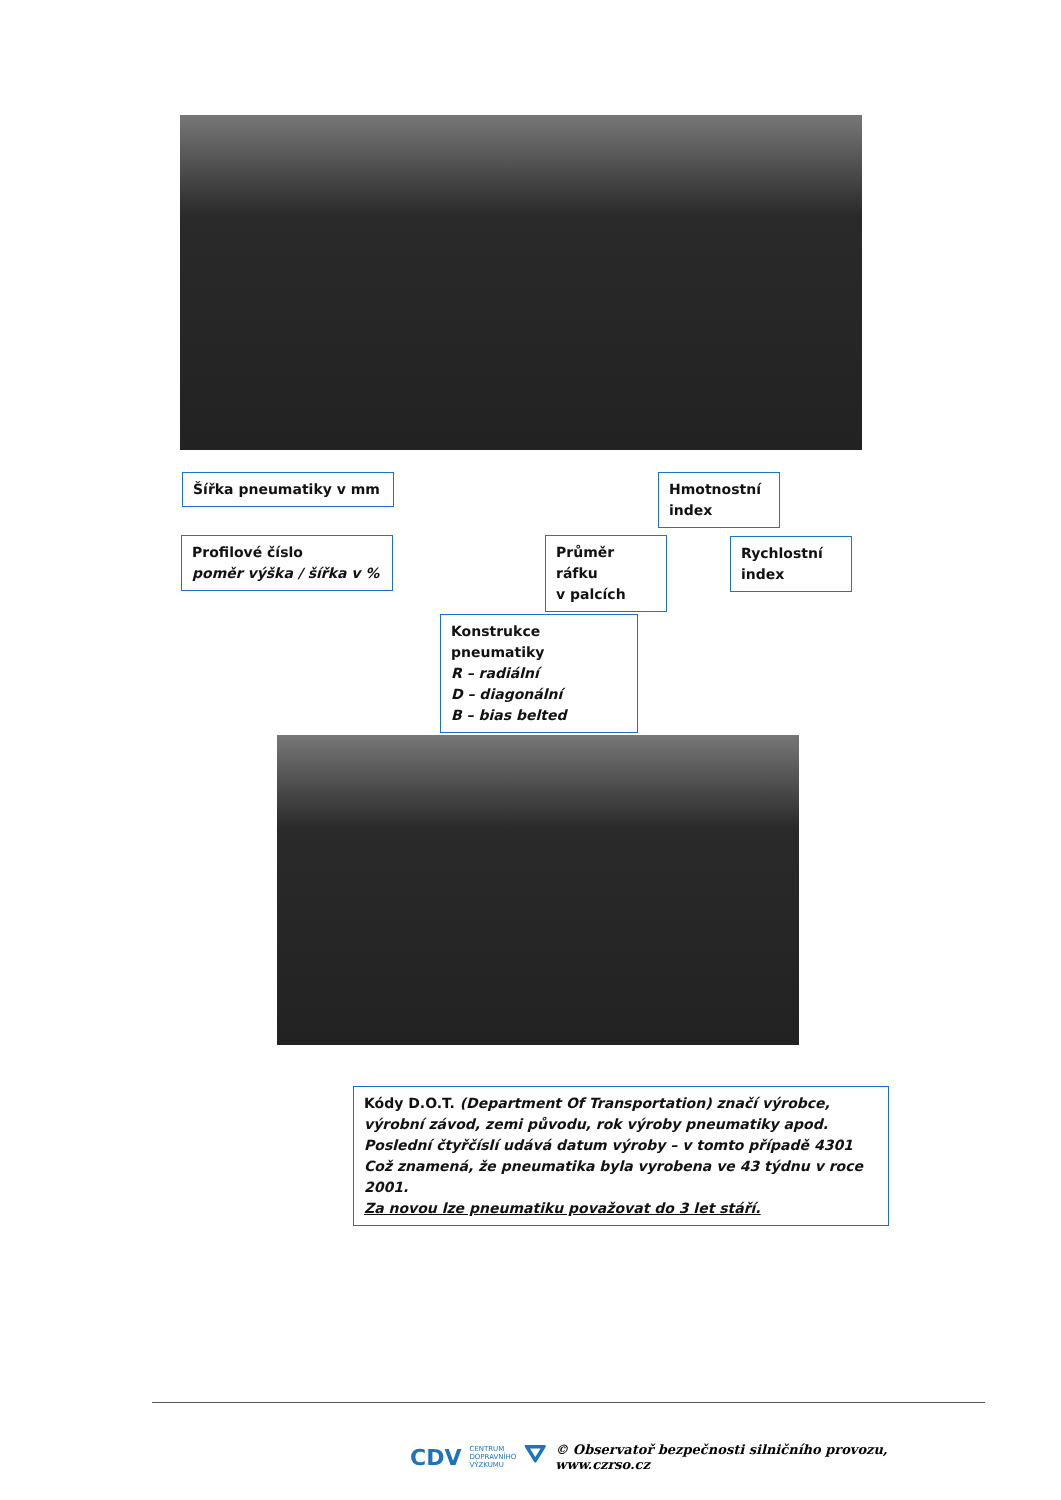Šířka pneumatiky v mm
Hmotnostní
index
Profilové číslo
poměr výška / šířka v %
Průměr ráfku
v palcích
Rychlostní
index
Konstrukce pneumatiky
R – radiální
D – diagonální
B – bias belted
Kódy D.O.T. (Department Of Transportation) značí výrobce, výrobní závod, zemi původu, rok výroby pneumatiky apod.
Poslední čtyřčíslí udává datum výroby – v tomto případě 4301
Což znamená, že pneumatika byla vyrobena ve 43 týdnu v roce 2001.
Za novou lze pneumatiku považovat do 3 let stáří.
CDV CENTRUM
DOPRAVNÍHO
VÝZKUMU ⛛ © Observatoř bezpečnosti silničního provozu, www.czrso.cz